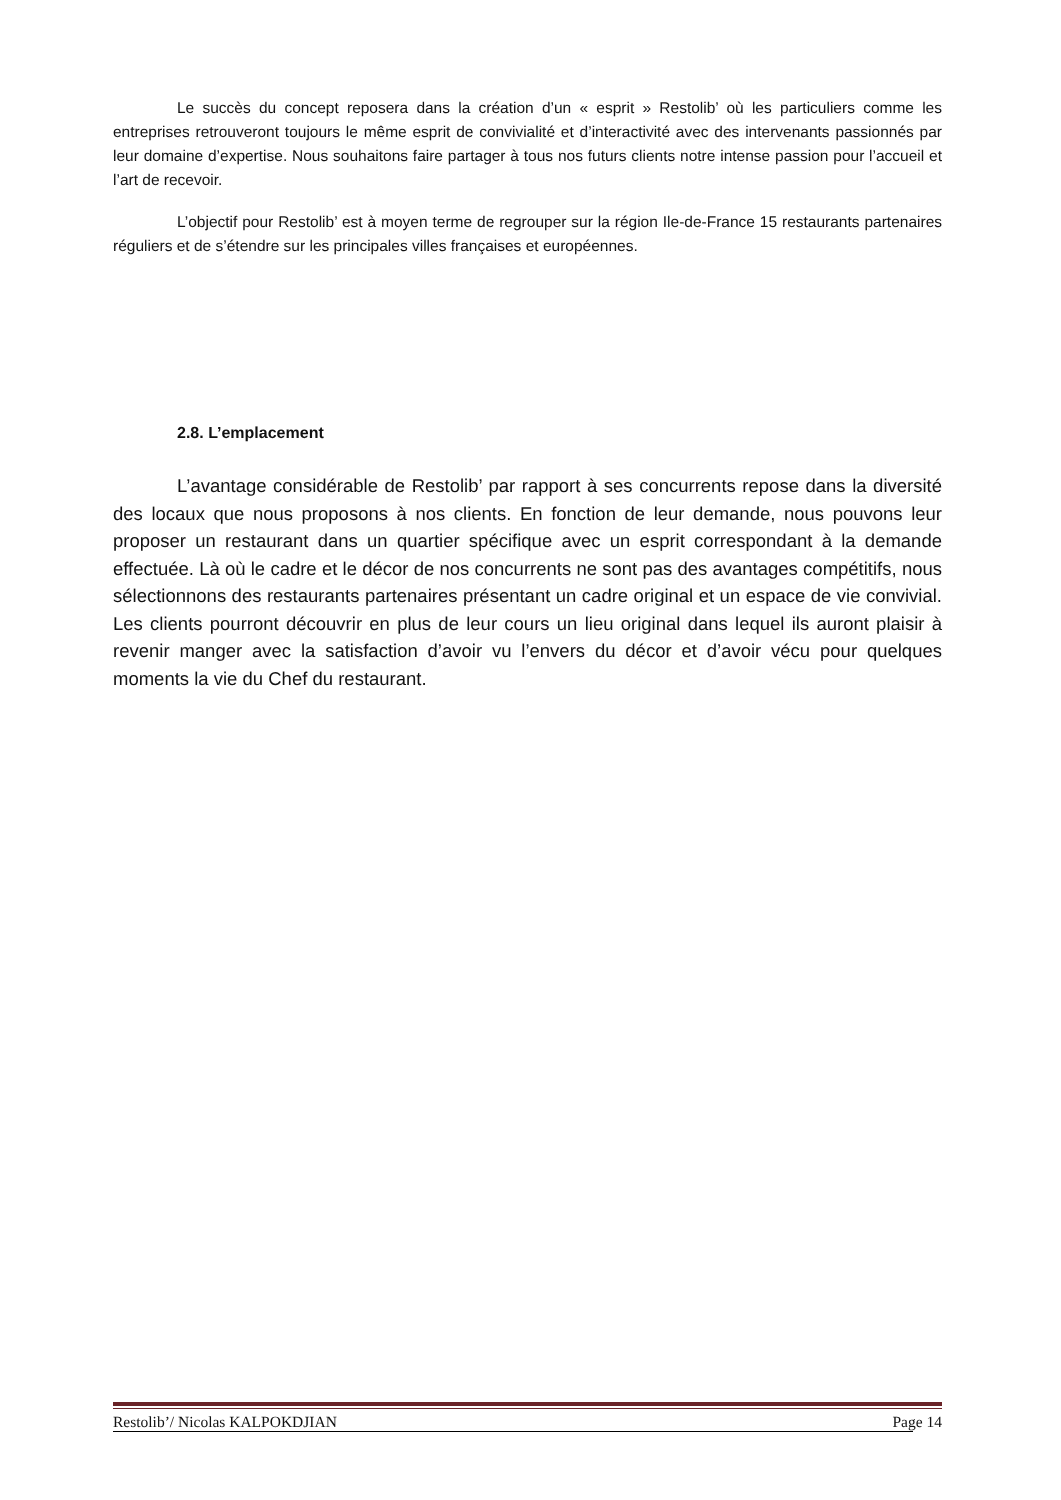Le succès du concept reposera dans la création d’un « esprit » Restolib’ où les particuliers comme les entreprises retrouveront toujours le même esprit de convivialité et d’interactivité avec des intervenants passionnés par leur domaine d’expertise. Nous souhaitons faire partager à tous nos futurs clients notre intense passion pour l’accueil et l’art de recevoir.
L’objectif pour Restolib’ est à moyen terme de regrouper sur la région Ile-de-France 15 restaurants partenaires réguliers et de s’étendre sur les principales villes françaises et européennes.
2.8. L’emplacement
L’avantage considérable de Restolib’ par rapport à ses concurrents repose dans la diversité des locaux que nous proposons à nos clients. En fonction de leur demande, nous pouvons leur proposer un restaurant dans un quartier spécifique avec un esprit correspondant à la demande effectuée. Là où le cadre et le décor de nos concurrents ne sont pas des avantages compétitifs, nous sélectionnons des restaurants partenaires présentant un cadre original et un espace de vie convivial. Les clients pourront découvrir en plus de leur cours un lieu original dans lequel ils auront plaisir à revenir manger avec la satisfaction d’avoir vu l’envers du décor et d’avoir vécu pour quelques moments la vie du Chef du restaurant.
Restolib’/ Nicolas KALPOKDJIAN Page 14